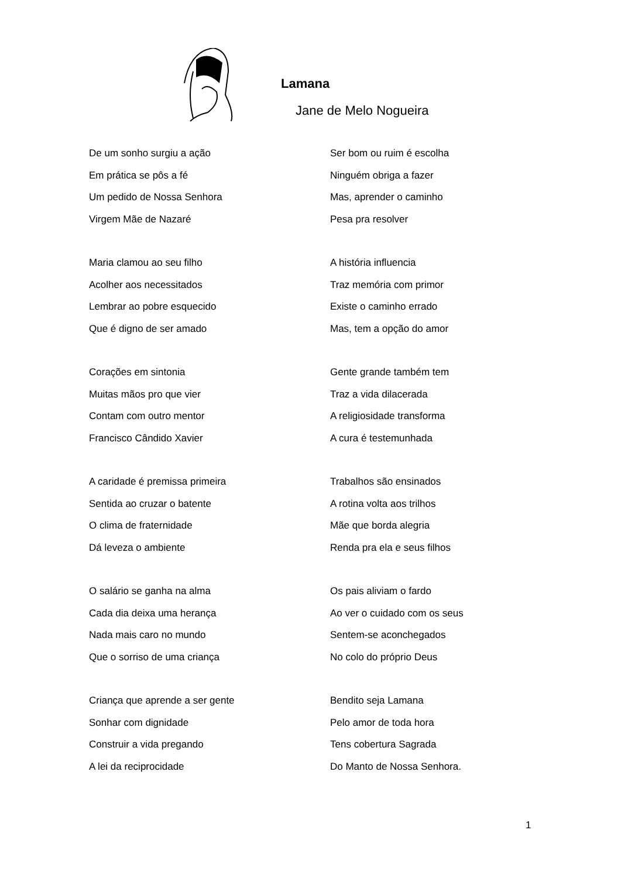Lamana
Jane de Melo Nogueira
De um sonho surgiu a ação
Em prática se pôs a fé
Um pedido de Nossa Senhora
Virgem Mãe de Nazaré
Maria clamou ao seu filho
Acolher aos necessitados
Lembrar ao pobre esquecido
Que é digno de ser amado
Corações em sintonia
Muitas mãos pro que vier
Contam com outro mentor
Francisco Cândido Xavier
A caridade é premissa primeira
Sentida ao cruzar o batente
O clima de fraternidade
Dá leveza o ambiente
O salário se ganha na alma
Cada dia deixa uma herança
Nada mais caro no mundo
Que o sorriso de uma criança
Criança que aprende a ser gente
Sonhar com dignidade
Construir a vida pregando
A lei da reciprocidade
Ser bom ou ruim é escolha
Ninguém obriga a fazer
Mas, aprender o caminho
Pesa pra resolver
A história influencia
Traz memória com primor
Existe o caminho errado
Mas, tem a opção do amor
Gente grande também tem
Traz a vida dilacerada
A religiosidade transforma
A cura é testemunhada
Trabalhos são ensinados
A rotina volta aos trilhos
Mãe que borda alegria
Renda pra ela e seus filhos
Os pais aliviam o fardo
Ao ver o cuidado com os seus
Sentem-se aconchegados
No colo do próprio Deus
Bendito seja Lamana
Pelo amor de toda hora
Tens cobertura Sagrada
Do Manto de Nossa Senhora.
1